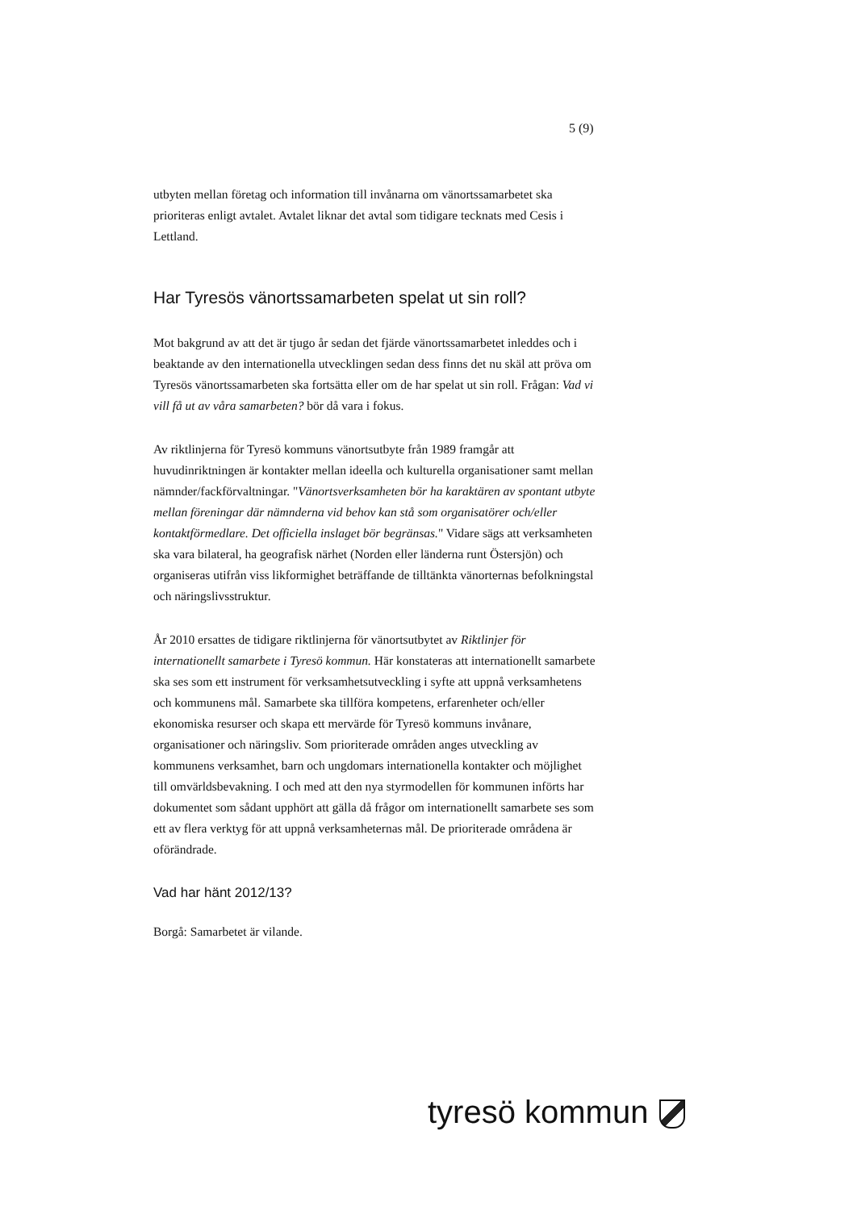5 (9)
utbyten mellan företag och information till invånarna om vänortssamarbetet ska prioriteras enligt avtalet. Avtalet liknar det avtal som tidigare tecknats med Cesis i Lettland.
Har Tyresös vänortssamarbeten spelat ut sin roll?
Mot bakgrund av att det är tjugo år sedan det fjärde vänortssamarbetet inleddes och i beaktande av den internationella utvecklingen sedan dess finns det nu skäl att pröva om Tyresös vänortssamarbeten ska fortsätta eller om de har spelat ut sin roll. Frågan: Vad vi vill få ut av våra samarbeten? bör då vara i fokus.
Av riktlinjerna för Tyresö kommuns vänortsutbyte från 1989 framgår att huvudinriktningen är kontakter mellan ideella och kulturella organisationer samt mellan nämnder/fackförvaltningar. "Vänortsverksamheten bör ha karaktären av spontant utbyte mellan föreningar där nämnderna vid behov kan stå som organisatörer och/eller kontaktförmedlare. Det officiella inslaget bör begränsas." Vidare sägs att verksamheten ska vara bilateral, ha geografisk närhet (Norden eller länderna runt Östersjön) och organiseras utifrån viss likformighet beträffande de tilltänkta vänorternas befolkningstal och näringslivsstruktur.
År 2010 ersattes de tidigare riktlinjerna för vänortsutbytet av Riktlinjer för internationellt samarbete i Tyresö kommun. Här konstateras att internationellt samarbete ska ses som ett instrument för verksamhetsutveckling i syfte att uppnå verksamhetens och kommunens mål. Samarbete ska tillföra kompetens, erfarenheter och/eller ekonomiska resurser och skapa ett mervärde för Tyresö kommuns invånare, organisationer och näringsliv. Som prioriterade områden anges utveckling av kommunens verksamhet, barn och ungdomars internationella kontakter och möjlighet till omvärldsbevakning. I och med att den nya styrmodellen för kommunen införts har dokumentet som sådant upphört att gälla då frågor om internationellt samarbete ses som ett av flera verktyg för att uppnå verksamheternas mål. De prioriterade områdena är oförändrade.
Vad har hänt 2012/13?
Borgå: Samarbetet är vilande.
tyresö kommun